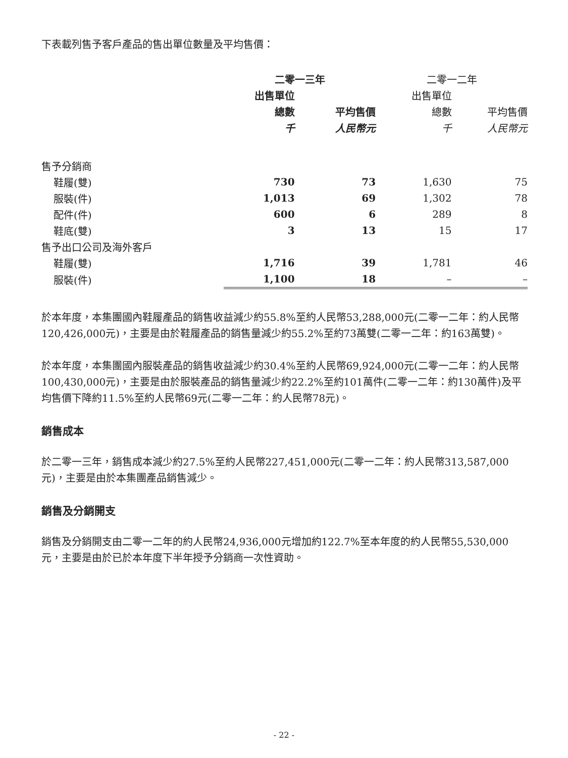下表載列售予客戶產品的售出單位數量及平均售價：
| | 二零一三年 | | 二零一二年 | |
| --- | --- | --- | --- | --- |
| | 出售單位 | | 出售單位 | |
| | 總數 | 平均售價 | 總數 | 平均售價 |
| | 千 | 人民幣元 | 千 | 人民幣元 |
| 售予分銷商 | | | | |
| 鞋履(雙) | 730 | 73 | 1,630 | 75 |
| 服裝(件) | 1,013 | 69 | 1,302 | 78 |
| 配件(件) | 600 | 6 | 289 | 8 |
| 鞋底(雙) | 3 | 13 | 15 | 17 |
| 售予出口公司及海外客戶 | | | | |
| 鞋履(雙) | 1,716 | 39 | 1,781 | 46 |
| 服裝(件) | 1,100 | 18 | – | – |
於本年度，本集團國內鞋履產品的銷售收益減少約55.8%至約人民幣53,288,000元(二零一二年：約人民幣120,426,000元)，主要是由於鞋履產品的銷售量減少約55.2%至約73萬雙(二零一二年：約163萬雙)。
於本年度，本集團國內服裝產品的銷售收益減少約30.4%至約人民幣69,924,000元(二零一二年：約人民幣100,430,000元)，主要是由於服裝產品的銷售量減少約22.2%至約101萬件(二零一二年：約130萬件)及平均售價下降約11.5%至約人民幣69元(二零一二年：約人民幣78元)。
銷售成本
於二零一三年，銷售成本減少約27.5%至約人民幣227,451,000元(二零一二年：約人民幣313,587,000元)，主要是由於本集團產品銷售減少。
銷售及分銷開支
銷售及分銷開支由二零一二年的約人民幣24,936,000元增加約122.7%至本年度的約人民幣55,530,000元，主要是由於已於本年度下半年授予分銷商一次性資助。
- 22 -